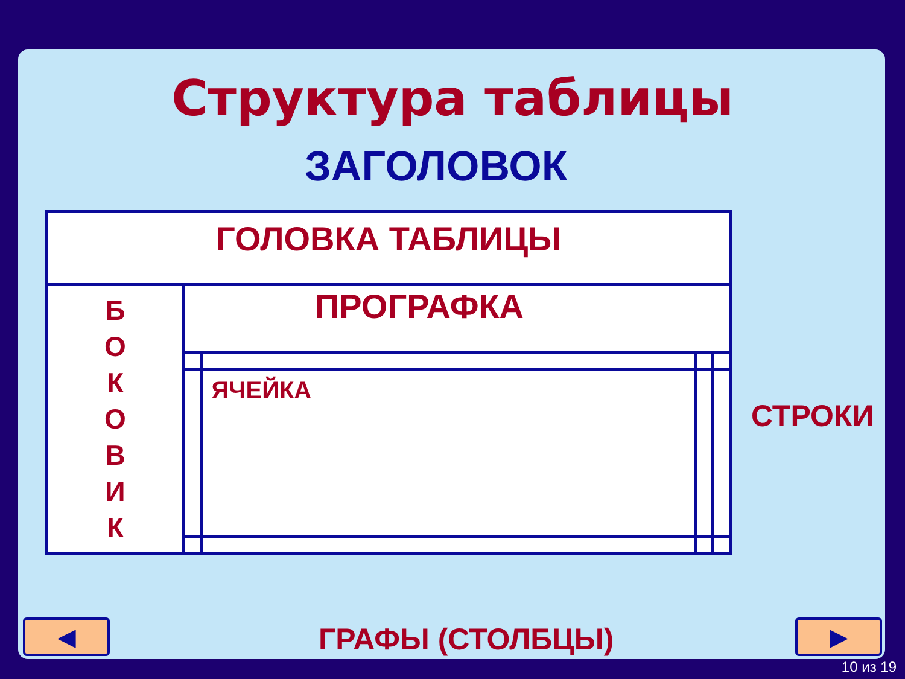Структура таблицы
ЗАГОЛОВОК
| ГОЛОВКА ТАБЛИЦЫ | | | | |
| Б О К О В И К | ПРОГРАФКА | | | |
| | | ЯЧЕЙКА | | |
СТРОКИ
ГРАФЫ (СТОЛБЦЫ)
◀ ▶
10 из 19